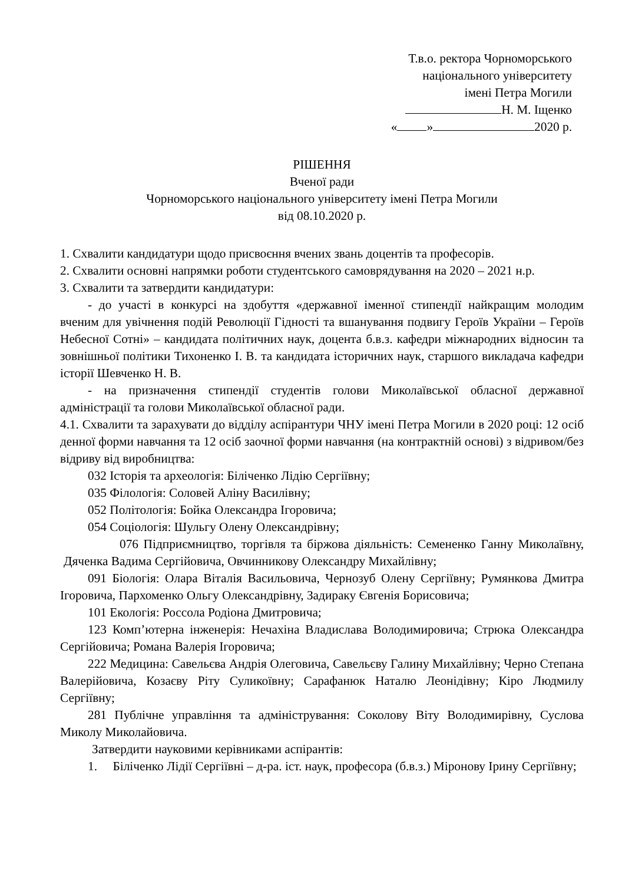Т.в.о. ректора Чорноморського
національного університету
імені Петра Могили
Н. М. Іщенко
« » 2020 р.
РІШЕННЯ
Вченої ради
Чорноморського національного університету імені Петра Могили
від 08.10.2020 р.
1. Схвалити кандидатури щодо присвоєння вчених звань доцентів та професорів.
2. Схвалити основні напрямки роботи студентського самоврядування на 2020 – 2021 н.р.
3. Схвалити та затвердити кандидатури:
- до участі в конкурсі на здобуття «державної іменної стипендії найкращим молодим вченим для увічнення подій Революції Гідності та вшанування подвигу Героїв України – Героїв Небесної Сотні» – кандидата політичних наук, доцента б.в.з. кафедри міжнародних відносин та зовнішньої політики Тихоненко І. В. та кандидата історичних наук, старшого викладача кафедри історії Шевченко Н. В.
- на призначення стипендії студентів голови Миколаївської обласної державної адміністрації та голови Миколаївської обласної ради.
4.1. Схвалити та зарахувати до відділу аспірантури ЧНУ імені Петра Могили в 2020 році: 12 осіб денної форми навчання та 12 осіб заочної форми навчання (на контрактній основі) з відривом/без відриву від виробництва:
032 Історія та археологія: Біліченко Лідію Сергіївну;
035 Філологія: Соловей Аліну Василівну;
052 Політологія: Бойка Олександра Ігоровича;
054 Соціологія: Шульгу Олену Олександрівну;
076 Підприємництво, торгівля та біржова діяльність: Семененко Ганну Миколаївну, Дяченка Вадима Сергійовича, Овчинникову Олександру Михайлівну;
091 Біологія: Олара Віталія Васильовича, Чернозуб Олену Сергіївну; Румянкова Дмитра Ігоровича, Пархоменко Ольгу Олександрівну, Задираку Євгенія Борисовича;
101 Екологія: Россола Родіона Дмитровича;
123 Комп’ютерна інженерія: Нечахіна Владислава Володимировича; Стрюка Олександра Сергійовича; Романа Валерія Ігоровича;
222 Медицина: Савельєва Андрія Олеговича, Савельєву Галину Михайлівну; Черно Степана Валерійовича, Козаєву Ріту Суликоївну; Сарафанюк Наталю Леонідівну; Кіро Людмилу Сергіївну;
281 Публічне управління та адміністрування: Соколову Віту Володимирівну, Суслова Миколу Миколайовича.
Затвердити науковими керівниками аспірантів:
1. Біліченко Лідії Сергіївні – д-ра. іст. наук, професора (б.в.з.) Міронову Ірину Сергіївну;